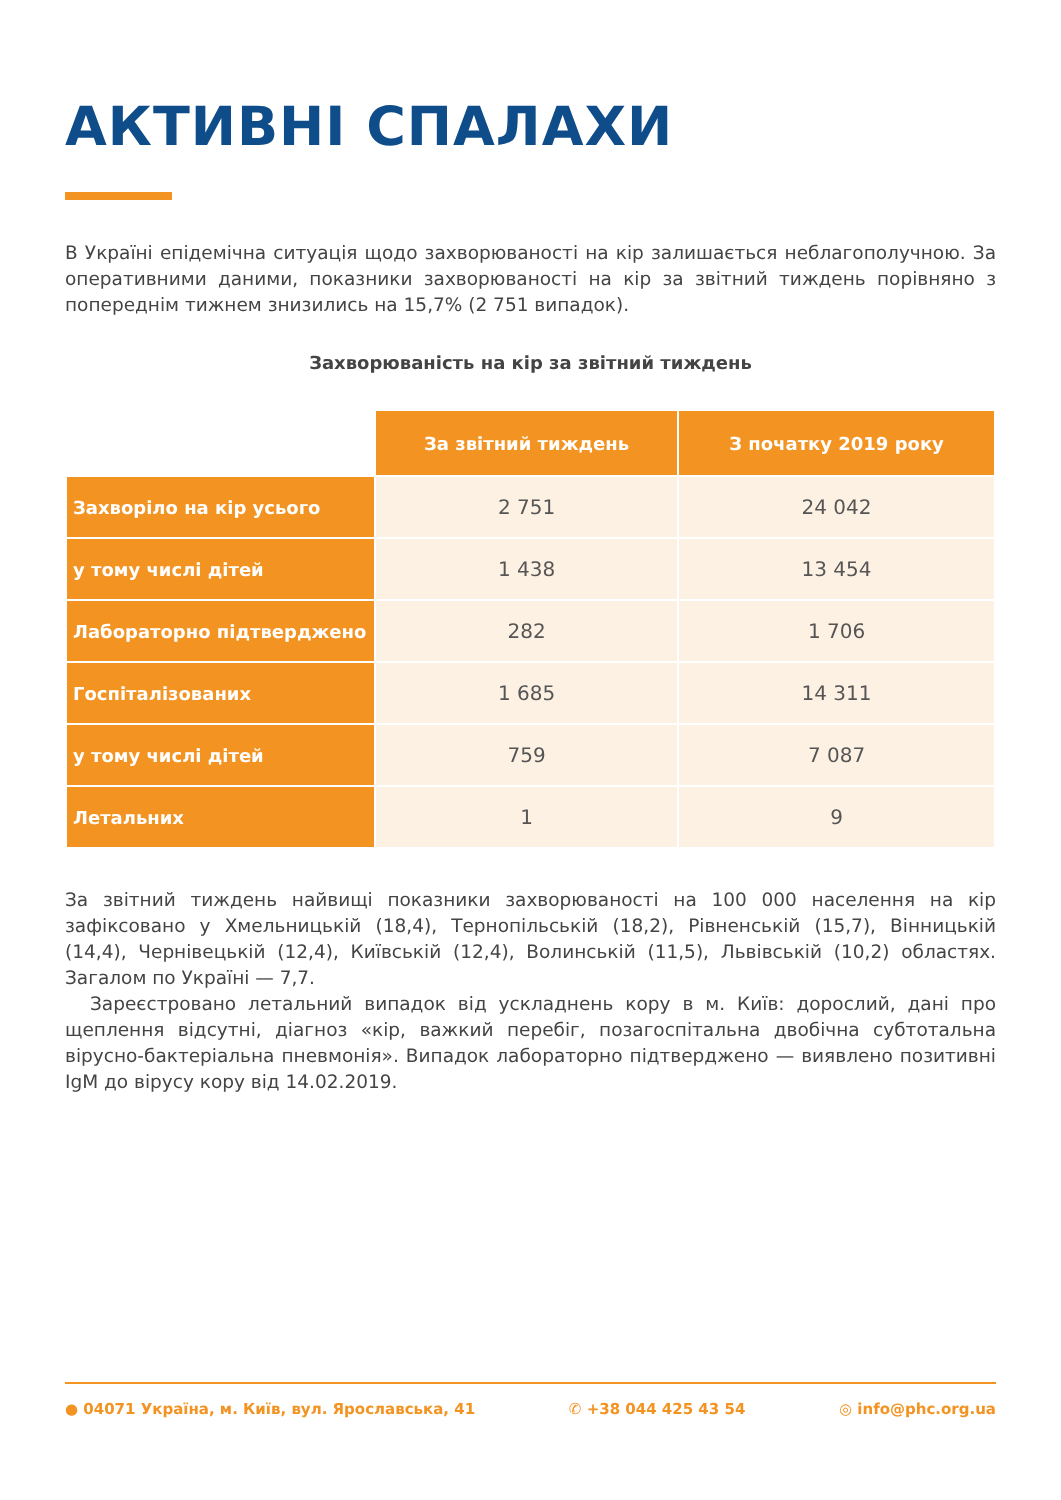АКТИВНІ СПАЛАХИ
В Україні епідемічна ситуація щодо захворюваності на кір залишається неблагополучною. За оперативними даними, показники захворюваності на кір за звітний тиждень порівняно з попереднім тижнем знизились на 15,7% (2 751 випадок).
Захворюваність на кір за звітний тиждень
| | За звітний тиждень | З початку 2019 року |
| Захворіло на кір усього | 2 751 | 24 042 |
| у тому числі дітей | 1 438 | 13 454 |
| Лабораторно підтверджено | 282 | 1 706 |
| Госпіталізованих | 1 685 | 14 311 |
| у тому числі дітей | 759 | 7 087 |
| Летальних | 1 | 9 |
За звітний тиждень найвищі показники захворюваності на 100 000 населення на кір зафіксовано у Хмельницькій (18,4), Тернопільській (18,2), Рівненській (15,7), Вінницькій (14,4), Чернівецькій (12,4), Київській (12,4), Волинській (11,5), Львівській (10,2) областях. Загалом по Україні — 7,7.
Зареєстровано летальний випадок від ускладнень кору в м. Київ: дорослий, дані про щеплення відсутні, діагноз «кір, важкий перебіг, позагоспітальна двобічна субтотальна вірусно-бактеріальна пневмонія». Випадок лабораторно підтверджено — виявлено позитивні IgM до вірусу кору від 14.02.2019.
● 04071 Україна, м. Київ, вул. Ярославська, 41 ✆ +38 044 425 43 54 ◎ info@phc.org.ua